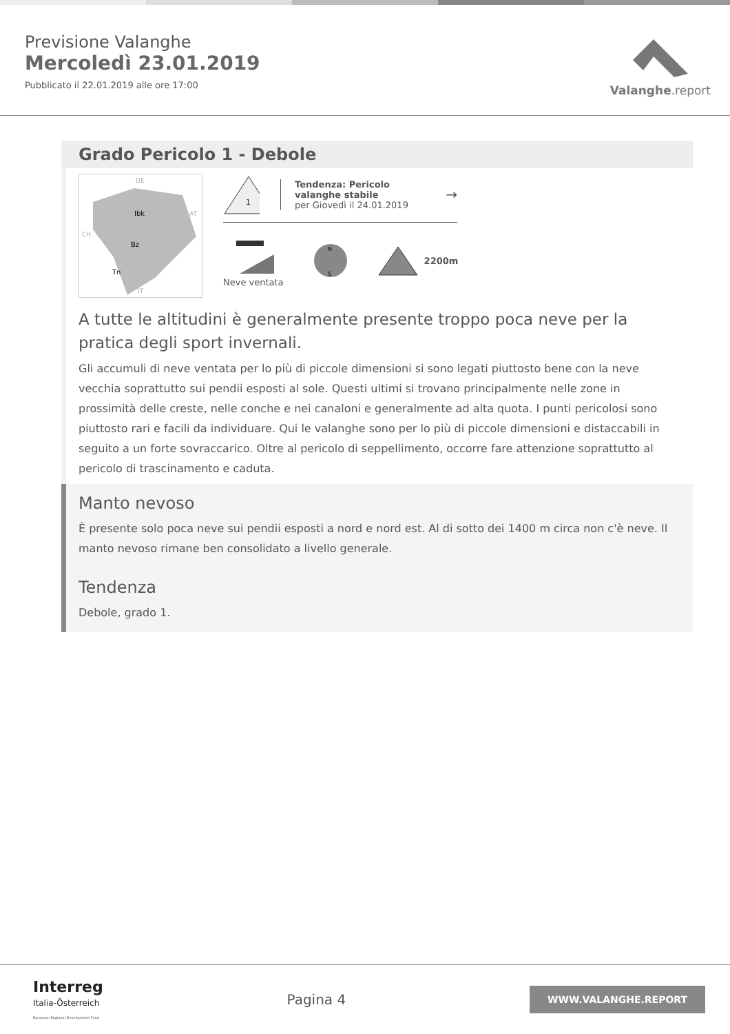Previsione Valanghe
Mercoledì 23.01.2019
Pubblicato il 22.01.2019 alle ore 17:00
Valanghe.report
Grado Pericolo 1 - Debole
Ibk
Bz
Tn
DE
AT
CH
IT
1
Tendenza: Pericolo valanghe stabile
per Giovedì il 24.01.2019
→
Neve ventata
N
S
2200m
A tutte le altitudini è generalmente presente troppo poca neve per la pratica degli sport invernali.
Gli accumuli di neve ventata per lo più di piccole dimensioni si sono legati piuttosto bene con la neve vecchia soprattutto sui pendii esposti al sole. Questi ultimi si trovano principalmente nelle zone in prossimità delle creste, nelle conche e nei canaloni e generalmente ad alta quota. I punti pericolosi sono piuttosto rari e facili da individuare. Qui le valanghe sono per lo più di piccole dimensioni e distaccabili in seguito a un forte sovraccarico. Oltre al pericolo di seppellimento, occorre fare attenzione soprattutto al pericolo di trascinamento e caduta.
Manto nevoso
È presente solo poca neve sui pendii esposti a nord e nord est. Al di sotto dei 1400 m circa non c'è neve. Il manto nevoso rimane ben consolidato a livello generale.
Tendenza
Debole, grado 1.
Interreg
Italia-Österreich
European Regional Development Fund
Pagina 4
WWW.VALANGHE.REPORT